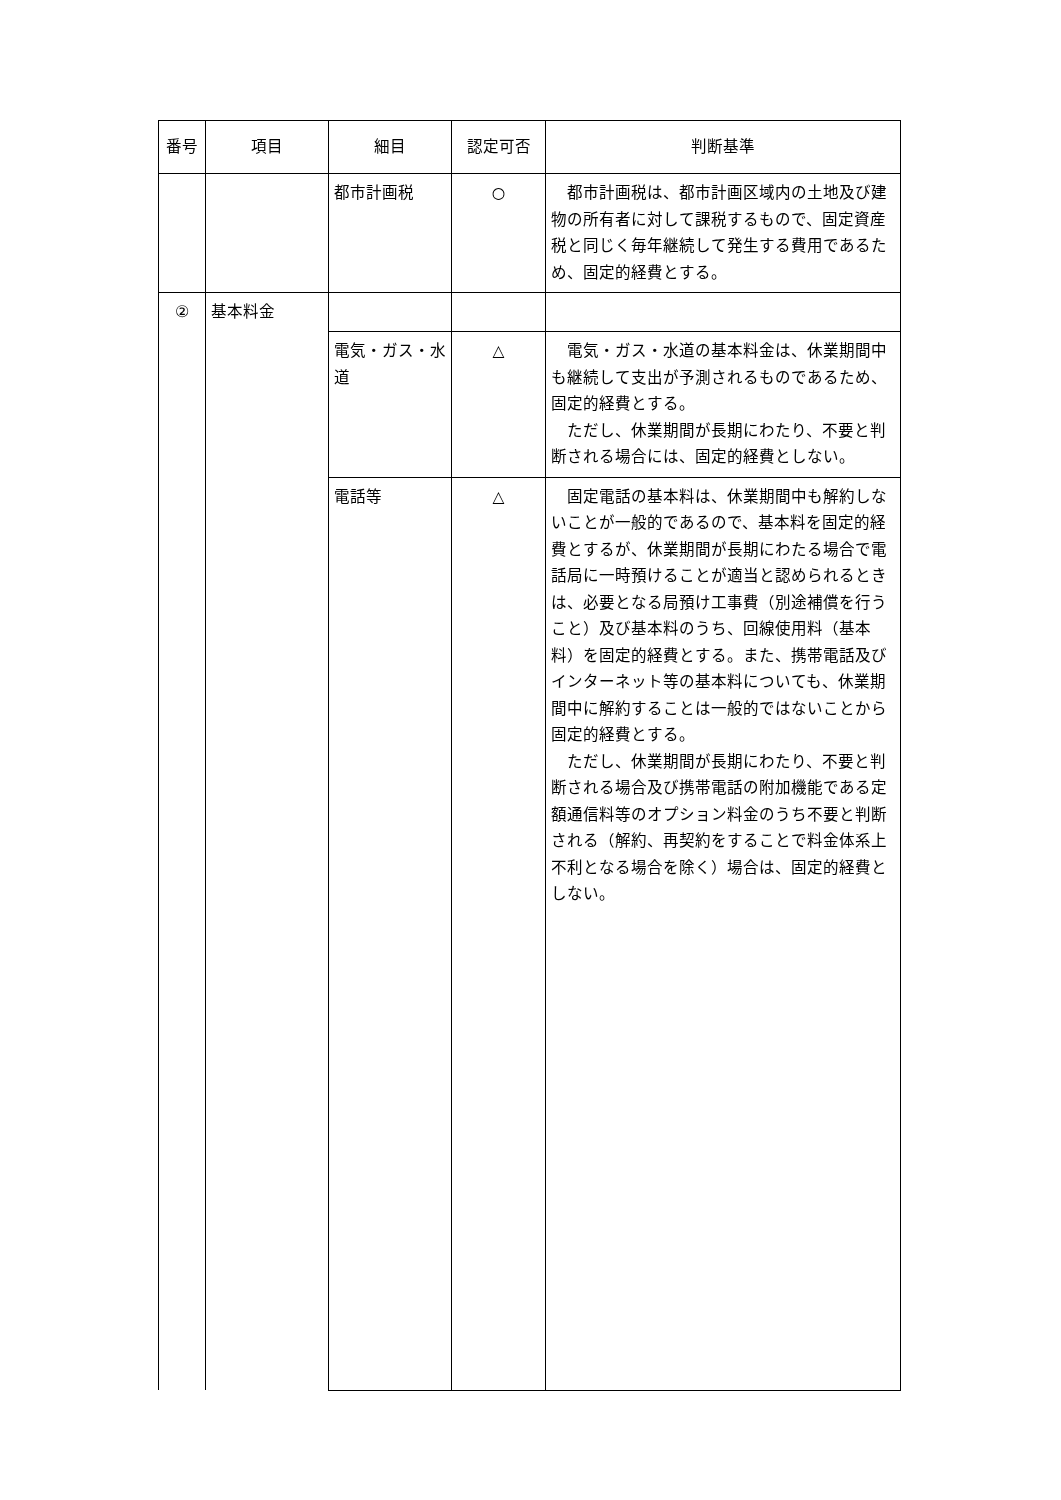| 番号 | 項目 | 細目 | 認定可否 | 判断基準 |
| --- | --- | --- | --- | --- |
| | | 都市計画税 | ○ | 都市計画税は、都市計画区域内の土地及び建物の所有者に対して課税するもので、固定資産税と同じく毎年継続して発生する費用であるため、固定的経費とする。 |
| ② | 基本料金 | | | |
| | | 電気・ガス・水道 | △ | 電気・ガス・水道の基本料金は、休業期間中も継続して支出が予測されるものであるため、固定的経費とする。 ただし、休業期間が長期にわたり、不要と判断される場合には、固定的経費としない。 |
| | | 電話等 | △ | 固定電話の基本料は、休業期間中も解約しないことが一般的であるので、基本料を固定的経費とするが、休業期間が長期にわたる場合で電話局に一時預けることが適当と認められるときは、必要となる局預け工事費（別途補償を行うこと）及び基本料のうち、回線使用料（基本料）を固定的経費とする。また、携帯電話及びインターネット等の基本料についても、休業期間中に解約することは一般的ではないことから固定的経費とする。 ただし、休業期間が長期にわたり、不要と判断される場合及び携帯電話の附加機能である定額通信料等のオプション料金のうち不要と判断される（解約、再契約をすることで料金体系上不利となる場合を除く）場合は、固定的経費としない。 |